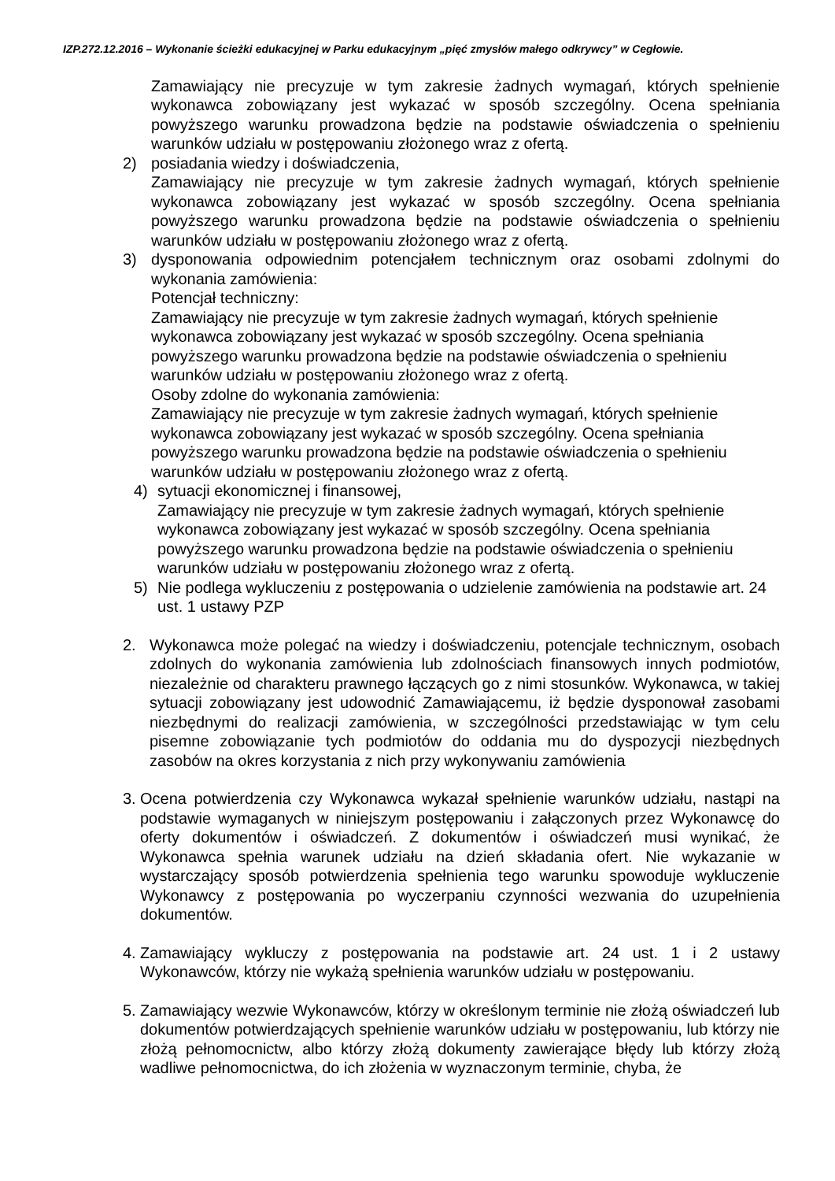IZP.272.12.2016 – Wykonanie ścieżki edukacyjnej w Parku edukacyjnym „pięć zmysłów małego odkrywcy” w Cegłowie.
Zamawiający nie precyzuje w tym zakresie żadnych wymagań, których spełnienie wykonawca zobowiązany jest wykazać w sposób szczególny. Ocena spełniania powyższego warunku prowadzona będzie na podstawie oświadczenia o spełnieniu warunków udziału w postępowaniu złożonego wraz z ofertą.
2) posiadania wiedzy i doświadczenia,
Zamawiający nie precyzuje w tym zakresie żadnych wymagań, których spełnienie wykonawca zobowiązany jest wykazać w sposób szczególny. Ocena spełniania powyższego warunku prowadzona będzie na podstawie oświadczenia o spełnieniu warunków udziału w postępowaniu złożonego wraz z ofertą.
3) dysponowania odpowiednim potencjałem technicznym oraz osobami zdolnymi do wykonania zamówienia:
Potencjał techniczny:
Zamawiający nie precyzuje w tym zakresie żadnych wymagań, których spełnienie wykonawca zobowiązany jest wykazać w sposób szczególny. Ocena spełniania powyższego warunku prowadzona będzie na podstawie oświadczenia o spełnieniu warunków udziału w postępowaniu złożonego wraz z ofertą.
Osoby zdolne do wykonania zamówienia:
Zamawiający nie precyzuje w tym zakresie żadnych wymagań, których spełnienie wykonawca zobowiązany jest wykazać w sposób szczególny. Ocena spełniania powyższego warunku prowadzona będzie na podstawie oświadczenia o spełnieniu warunków udziału w postępowaniu złożonego wraz z ofertą.
4) sytuacji ekonomicznej i finansowej,
Zamawiający nie precyzuje w tym zakresie żadnych wymagań, których spełnienie wykonawca zobowiązany jest wykazać w sposób szczególny. Ocena spełniania powyższego warunku prowadzona będzie na podstawie oświadczenia o spełnieniu warunków udziału w postępowaniu złożonego wraz z ofertą.
5) Nie podlega wykluczeniu z postępowania o udzielenie zamówienia na podstawie art. 24 ust. 1 ustawy PZP
2. Wykonawca może polegać na wiedzy i doświadczeniu, potencjale technicznym, osobach zdolnych do wykonania zamówienia lub zdolnościach finansowych innych podmiotów, niezależnie od charakteru prawnego łączących go z nimi stosunków. Wykonawca, w takiej sytuacji zobowiązany jest udowodnić Zamawiającemu, iż będzie dysponował zasobami niezbędnymi do realizacji zamówienia, w szczególności przedstawiając w tym celu pisemne zobowiązanie tych podmiotów do oddania mu do dyspozycji niezbędnych zasobów na okres korzystania z nich przy wykonywaniu zamówienia
3.
Ocena potwierdzenia czy Wykonawca wykazał spełnienie warunków udziału, nastąpi na podstawie wymaganych w niniejszym postępowaniu i załączonych przez Wykonawcę do oferty dokumentów i oświadczeń. Z dokumentów i oświadczeń musi wynikać, że Wykonawca spełnia warunek udziału na dzień składania ofert. Nie wykazanie w wystarczający sposób potwierdzenia spełnienia tego warunku spowoduje wykluczenie Wykonawcy z postępowania po wyczerpaniu czynności wezwania do uzupełnienia dokumentów.
4.
Zamawiający wykluczy z postępowania na podstawie art. 24 ust. 1 i 2 ustawy Wykonawców, którzy nie wykażą spełnienia warunków udziału w postępowaniu.
5.
Zamawiający wezwie Wykonawców, którzy w określonym terminie nie złożą oświadczeń lub dokumentów potwierdzających spełnienie warunków udziału w postępowaniu, lub którzy nie złożą pełnomocnictw, albo którzy złożą dokumenty zawierające błędy lub którzy złożą wadliwe pełnomocnictwa, do ich złożenia w wyznaczonym terminie, chyba, że